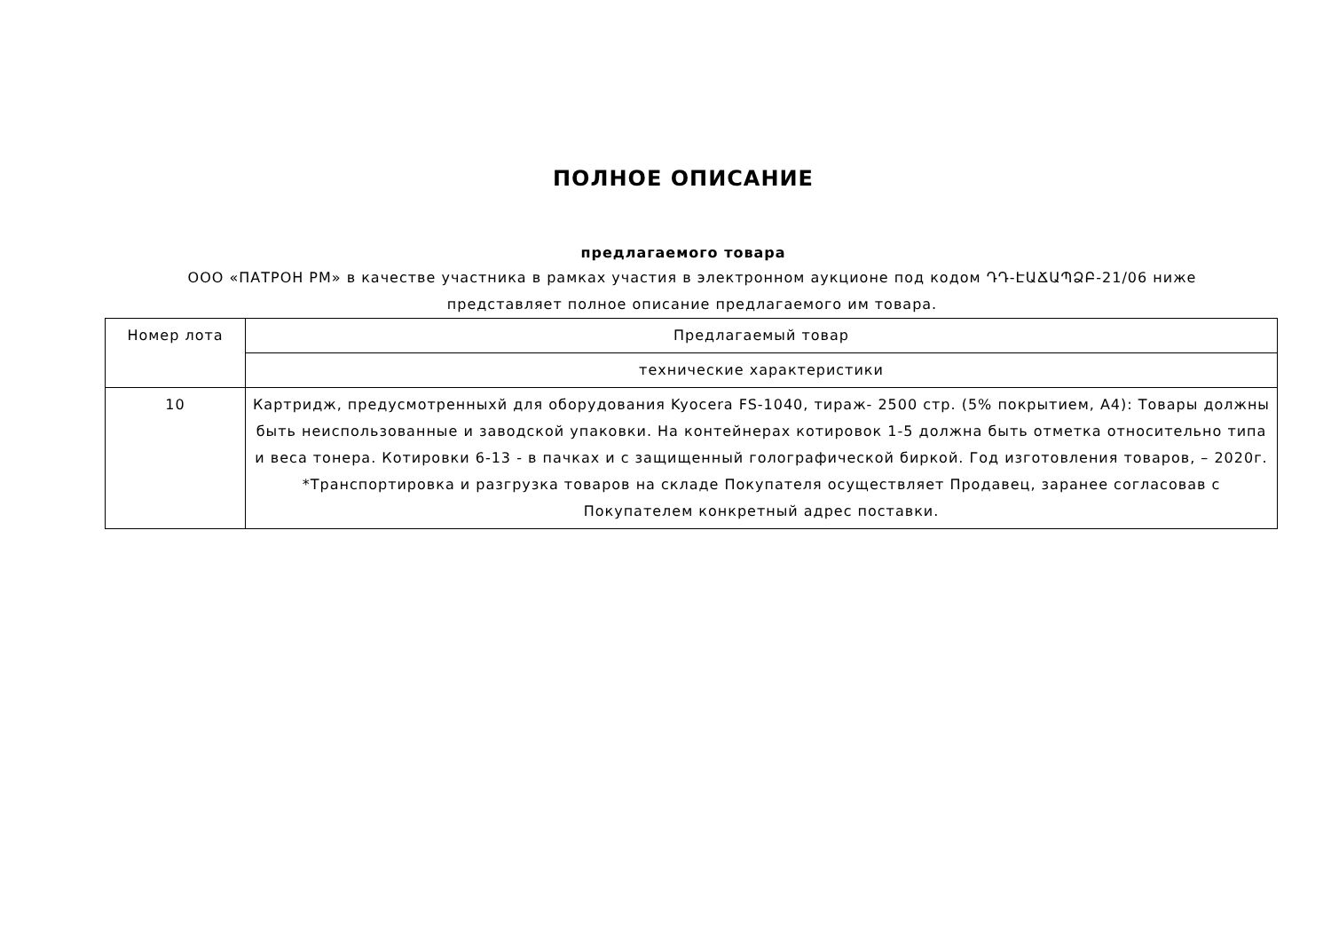ПОЛНОЕ ОПИСАНИЕ
предлагаемого товара
ООО «ПАТРОН РМ» в качестве участника в рамках участия в электронном аукционе под кодом ԴԴ-ԷԱՃԱՊՁԲ-21/06 ниже представляет полное описание предлагаемого им товара.
| Номер лота | Предлагаемый товар |
| | технические характеристики |
| 10 | Картридж, предусмотренныхй для оборудования Kyocera FS-1040, тираж- 2500 стр. (5% покрытием, A4): Товары должны быть неиспользованные и заводской упаковки. На контейнерах котировок 1-5 должна быть отметка относительно типа и веса тонера. Котировки 6-13 - в пачках и с защищенный голографической биркой. Год изготовления товаров, – 2020г. *Транспортировка и разгрузка товаров на складе Покупателя осуществляет Продавец, заранее согласовав с Покупателем конкретный адрес поставки. |